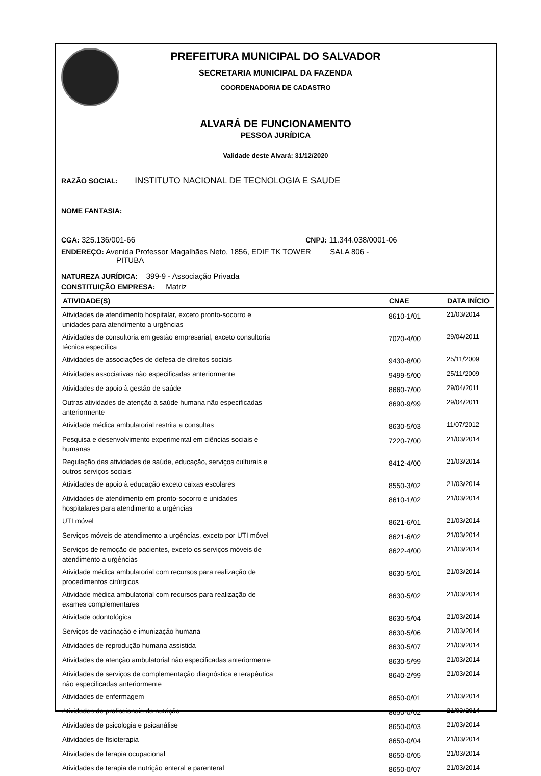PREFEITURA MUNICIPAL DO SALVADOR
SECRETARIA MUNICIPAL DA FAZENDA
COORDENADORIA DE CADASTRO
ALVARÁ DE FUNCIONAMENTO
PESSOA JURÍDICA
Validade deste Alvará: 31/12/2020
RAZÃO SOCIAL: INSTITUTO NACIONAL DE TECNOLOGIA E SAUDE
NOME FANTASIA:
CGA: 325.136/001-66 CNPJ: 11.344.038/0001-06
ENDEREÇO: Avenida Professor Magalhães Neto, 1856, EDIF TK TOWER SALA 806 -
PITUBA
NATUREZA JURÍDICA: 399-9 - Associação Privada
CONSTITUIÇÃO EMPRESA: Matriz
| ATIVIDADE(S) | CNAE | DATA INÍCIO |
| --- | --- | --- |
| Atividades de atendimento hospitalar, exceto pronto-socorro e unidades para atendimento a urgências | 8610-1/01 | 21/03/2014 |
| Atividades de consultoria em gestão empresarial, exceto consultoria técnica específica | 7020-4/00 | 29/04/2011 |
| Atividades de associações de defesa de direitos sociais | 9430-8/00 | 25/11/2009 |
| Atividades associativas não especificadas anteriormente | 9499-5/00 | 25/11/2009 |
| Atividades de apoio à gestão de saúde | 8660-7/00 | 29/04/2011 |
| Outras atividades de atenção à saúde humana não especificadas anteriormente | 8690-9/99 | 29/04/2011 |
| Atividade médica ambulatorial restrita a consultas | 8630-5/03 | 11/07/2012 |
| Pesquisa e desenvolvimento experimental em ciências sociais e humanas | 7220-7/00 | 21/03/2014 |
| Regulação das atividades de saúde, educação, serviços culturais e outros serviços sociais | 8412-4/00 | 21/03/2014 |
| Atividades de apoio à educação exceto caixas escolares | 8550-3/02 | 21/03/2014 |
| Atividades de atendimento em pronto-socorro e unidades hospitalares para atendimento a urgências | 8610-1/02 | 21/03/2014 |
| UTI móvel | 8621-6/01 | 21/03/2014 |
| Serviços móveis de atendimento a urgências, exceto por UTI móvel | 8621-6/02 | 21/03/2014 |
| Serviços de remoção de pacientes, exceto os serviços móveis de atendimento a urgências | 8622-4/00 | 21/03/2014 |
| Atividade médica ambulatorial com recursos para realização de procedimentos cirúrgicos | 8630-5/01 | 21/03/2014 |
| Atividade médica ambulatorial com recursos para realização de exames complementares | 8630-5/02 | 21/03/2014 |
| Atividade odontológica | 8630-5/04 | 21/03/2014 |
| Serviços de vacinação e imunização humana | 8630-5/06 | 21/03/2014 |
| Atividades de reprodução humana assistida | 8630-5/07 | 21/03/2014 |
| Atividades de atenção ambulatorial não especificadas anteriormente | 8630-5/99 | 21/03/2014 |
| Atividades de serviços de complementação diagnóstica e terapêutica não especificadas anteriormente | 8640-2/99 | 21/03/2014 |
| Atividades de enfermagem | 8650-0/01 | 21/03/2014 |
| Atividades de profissionais da nutrição | 8650-0/02 | 21/03/2014 |
| Atividades de psicologia e psicanálise | 8650-0/03 | 21/03/2014 |
| Atividades de fisioterapia | 8650-0/04 | 21/03/2014 |
| Atividades de terapia ocupacional | 8650-0/05 | 21/03/2014 |
| Atividades de terapia de nutrição enteral e parenteral | 8650-0/07 | 21/03/2014 |